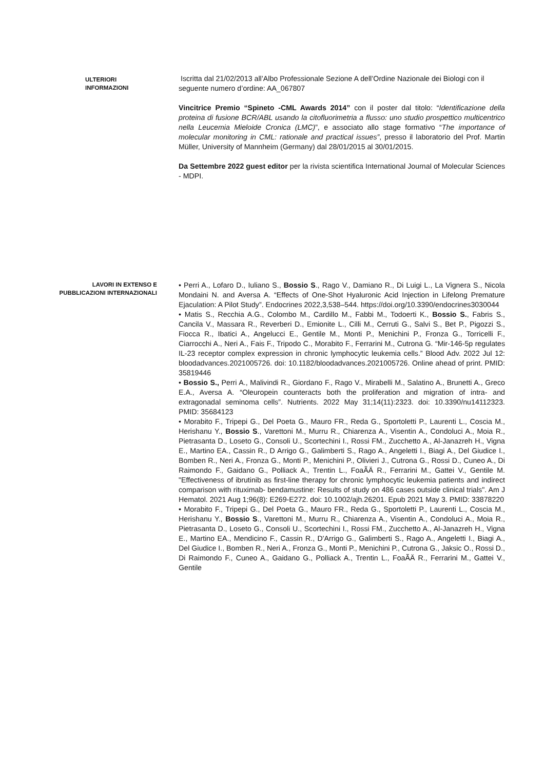ULTERIORI INFORMAZIONI
Iscritta dal 21/02/2013 all’Albo Professionale Sezione A dell’Ordine Nazionale dei Biologi con il seguente numero d’ordine: AA_067807
Vincitrice Premio “Spineto -CML Awards 2014” con il poster dal titolo: “Identificazione della proteina di fusione BCR/ABL usando la citofluorimetria a flusso: uno studio prospettico multicentrico nella Leucemia Mieloide Cronica (LMC)”, e associato allo stage formativo “The importance of molecular monitoring in CML: rationale and practical issues”, presso il laboratorio del Prof. Martin Müller, University of Mannheim (Germany) dal 28/01/2015 al 30/01/2015.
Da Settembre 2022 guest editor per la rivista scientifica International Journal of Molecular Sciences - MDPI.
LAVORI IN EXTENSO E
PUBBLICAZIONI INTERNAZIONALI
• Perri A., Lofaro D., Iuliano S., Bossio S., Rago V., Damiano R., Di Luigi L., La Vignera S., Nicola Mondaini N. and Aversa A. “Effects of One-Shot Hyaluronic Acid Injection in Lifelong Premature Ejaculation: A Pilot Study”. Endocrines 2022,3,538–544. https://doi.org/10.3390/endocrines3030044
• Matis S., Recchia A.G., Colombo M., Cardillo M., Fabbi M., Todoerti K., Bossio S., Fabris S., Cancila V., Massara R., Reverberi D., Emionite L., Cilli M., Cerruti G., Salvi S., Bet P., Pigozzi S., Fiocca R., Ibatici A., Angelucci E., Gentile M., Monti P., Menichini P., Fronza G., Torricelli F., Ciarrocchi A., Neri A., Fais F., Tripodo C., Morabito F., Ferrarini M., Cutrona G. “Mir-146-5p regulates IL-23 receptor complex expression in chronic lymphocytic leukemia cells.” Blood Adv. 2022 Jul 12: bloodadvances.2021005726. doi: 10.1182/bloodadvances.2021005726. Online ahead of print. PMID: 35819446
• Bossio S., Perri A., Malivindi R., Giordano F., Rago V., Mirabelli M., Salatino A., Brunetti A., Greco E.A., Aversa A. “Oleuropein counteracts both the proliferation and migration of intra- and extragonadal seminoma cells”. Nutrients. 2022 May 31;14(11):2323. doi: 10.3390/nu14112323. PMID: 35684123
• Morabito F., Tripepi G., Del Poeta G., Mauro FR., Reda G., Sportoletti P., Laurenti L., Coscia M., Herishanu Y., Bossio S., Varettoni M., Murru R., Chiarenza A., Visentin A., Condoluci A., Moia R., Pietrasanta D., Loseto G., Consoli U., Scortechini I., Rossi FM., Zucchetto A., Al-Janazreh H., Vigna E., Martino EA., Cassin R., D Arrigo G., Galimberti S., Rago A., Angeletti I., Biagi A., Del Giudice I., Bomben R., Neri A., Fronza G., Monti P., Menichini P., Olivieri J., Cutrona G., Rossi D., Cuneo A., Di Raimondo F., Gaidano G., Polliack A., Trentin L., FoaÃÄ R., Ferrarini M., Gattei V., Gentile M. "Effectiveness of ibrutinib as first-line therapy for chronic lymphocytic leukemia patients and indirect comparison with rituximab- bendamustine: Results of study on 486 cases outside clinical trials". Am J Hematol. 2021 Aug 1;96(8): E269-E272. doi: 10.1002/ajh.26201. Epub 2021 May 3. PMID: 33878220
• Morabito F., Tripepi G., Del Poeta G., Mauro FR., Reda G., Sportoletti P., Laurenti L., Coscia M., Herishanu Y., Bossio S., Varettoni M., Murru R., Chiarenza A., Visentin A., Condoluci A., Moia R., Pietrasanta D., Loseto G., Consoli U., Scortechini I., Rossi FM., Zucchetto A., Al-Janazreh H., Vigna E., Martino EA., Mendicino F., Cassin R., D'Arrigo G., Galimberti S., Rago A., Angeletti I., Biagi A., Del Giudice I., Bomben R., Neri A., Fronza G., Monti P., Menichini P., Cutrona G., Jaksic O., Rossi D., Di Raimondo F., Cuneo A., Gaidano G., Polliack A., Trentin L., FoaÃÄ R., Ferrarini M., Gattei V., Gentile